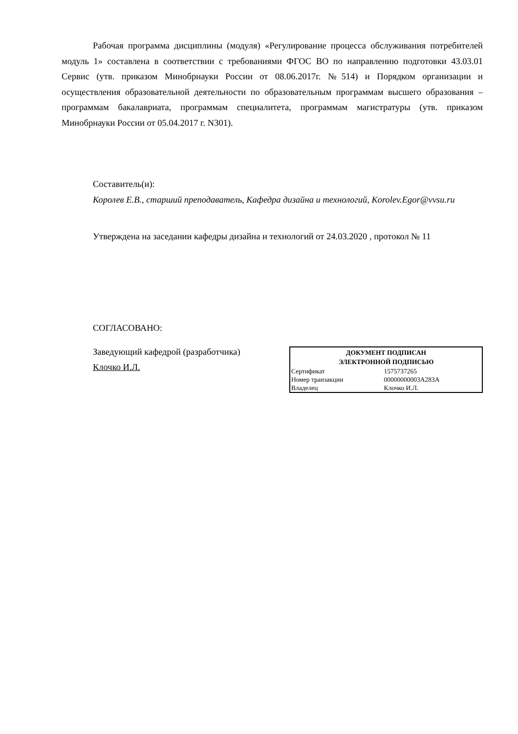Рабочая программа дисциплины (модуля) «Регулирование процесса обслуживания потребителей модуль 1» составлена в соответствии с требованиями ФГОС ВО по направлению подготовки 43.03.01 Сервис (утв. приказом Минобрнауки России от 08.06.2017г. №514) и Порядком организации и осуществления образовательной деятельности по образовательным программам высшего образования – программам бакалавриата, программам специалитета, программам магистратуры (утв. приказом Минобрнауки России от 05.04.2017 г. N301).
Составитель(и):
Королев Е.В., старший преподаватель, Кафедра дизайна и технологий, Korolev.Egor@vvsu.ru
Утверждена на заседании кафедры дизайна и технологий от 24.03.2020 , протокол № 11
СОГЛАСОВАНО:
Заведующий кафедрой (разработчика)
Клочко И.Л.
| ДОКУМЕНТ ПОДПИСАН ЭЛЕКТРОННОЙ ПОДПИСЬЮ | |
| --- | --- |
| Сертификат | 1575737265 |
| Номер транзакции | 00000000003A283A |
| Владелец | Клочко И.Л. |